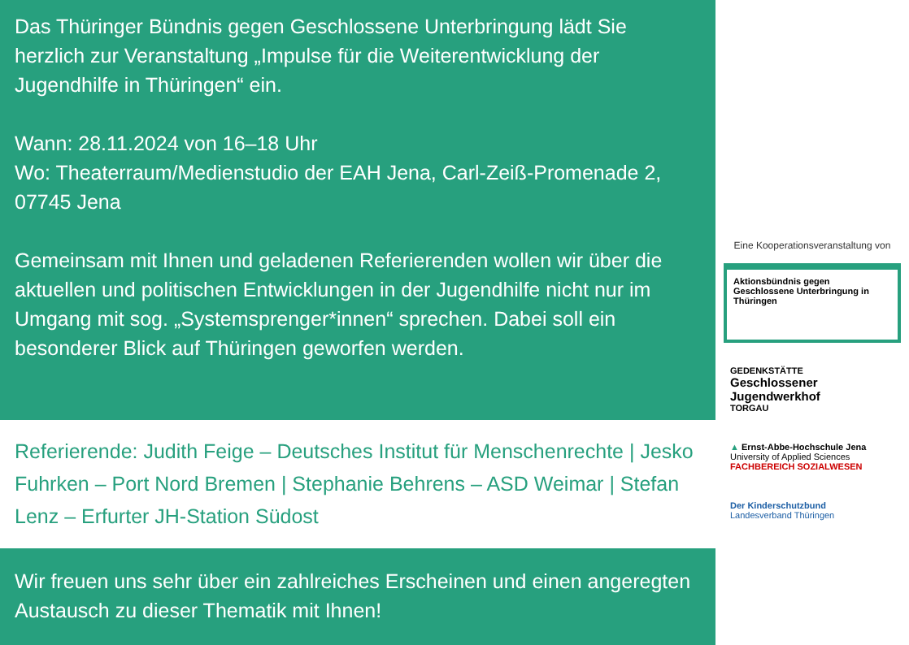Das Thüringer Bündnis gegen Geschlossene Unterbringung lädt Sie herzlich zur Veranstaltung „Impulse für die Weiterentwicklung der Jugendhilfe in Thüringen“ ein.
Wann: 28.11.2024 von 16–18 Uhr
Wo: Theaterraum/Medienstudio der EAH Jena, Carl-Zeiß-Promenade 2, 07745 Jena
Gemeinsam mit Ihnen und geladenen Referierenden wollen wir über die aktuellen und politischen Entwicklungen in der Jugendhilfe nicht nur im Umgang mit sog. „Systemsprenger*innen“ sprechen. Dabei soll ein besonderer Blick auf Thüringen geworfen werden.
Referierende: Judith Feige – Deutsches Institut für Menschenrechte | Jesko Fuhrken – Port Nord Bremen | Stephanie Behrens – ASD Weimar | Stefan Lenz – Erfurter JH-Station Südost
Wir freuen uns sehr über ein zahlreiches Erscheinen und einen angeregten Austausch zu dieser Thematik mit Ihnen!
Eine Kooperationsveranstaltung von
Aktionsbündnis gegen Geschlossene Unterbringung in Thüringen
GEDENKSTÄTTE
Geschlossener Jugendwerkhof
TORGAU
▲ Ernst-Abbe-Hochschule Jena
University of Applied Sciences
FACHBEREICH SOZIALWESEN
Der Kinderschutzbund
Landesverband Thüringen